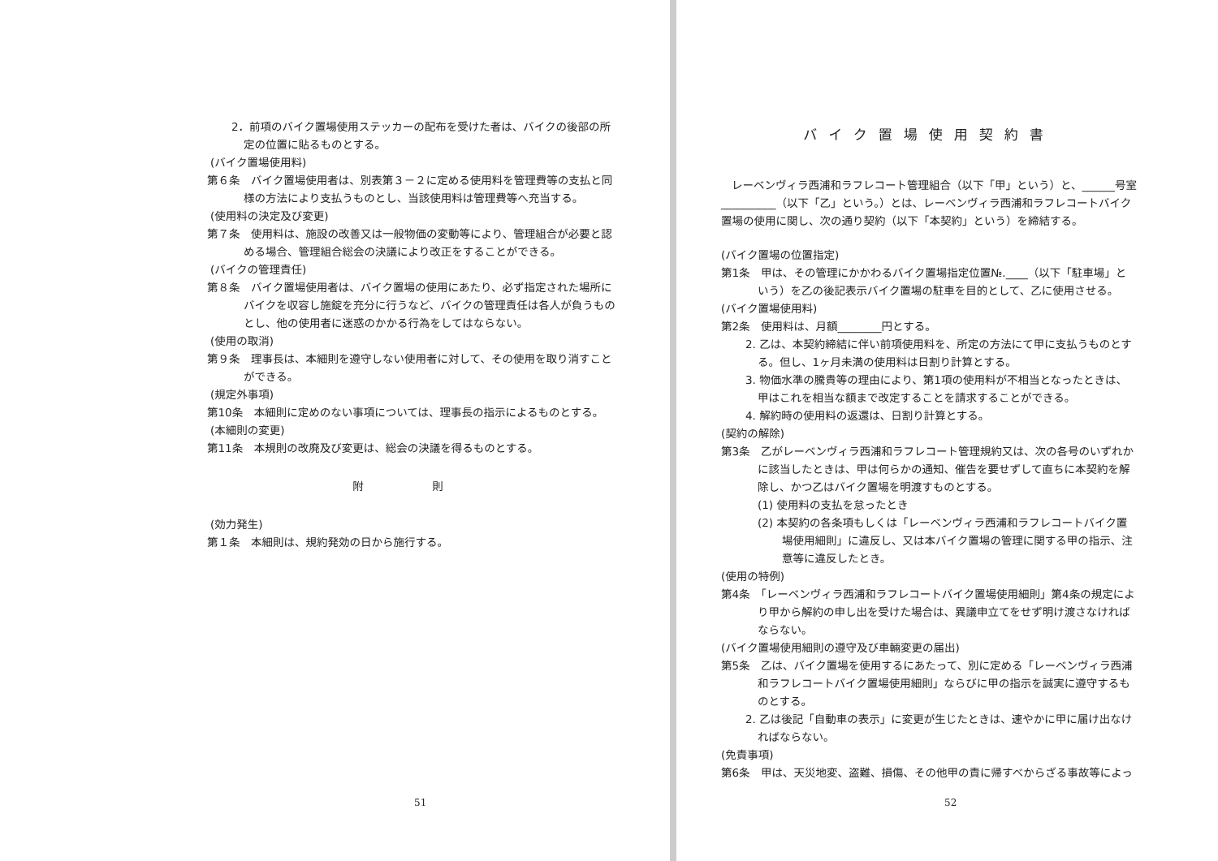2．前項のバイク置場使用ステッカーの配布を受けた者は、バイクの後部の所定の位置に貼るものとする。
(バイク置場使用料)
第６条　バイク置場使用者は、別表第３－２に定める使用料を管理費等の支払と同様の方法により支払うものとし、当該使用料は管理費等へ充当する。
(使用料の決定及び変更)
第７条　使用料は、施設の改善又は一般物価の変動等により、管理組合が必要と認める場合、管理組合総会の決議により改正をすることができる。
(バイクの管理責任)
第８条　バイク置場使用者は、バイク置場の使用にあたり、必ず指定された場所にバイクを収容し施錠を充分に行うなど、バイクの管理責任は各人が負うものとし、他の使用者に迷惑のかかる行為をしてはならない。
(使用の取消)
第９条　理事長は、本細則を遵守しない使用者に対して、その使用を取り消すことができる。
(規定外事項)
第10条　本細則に定めのない事項については、理事長の指示によるものとする。
(本細則の変更)
第11条　本規則の改廃及び変更は、総会の決議を得るものとする。
附 則
(効力発生)
第１条　本細則は、規約発効の日から施行する。
51
バイク置場使用契約書
レーベンヴィラ西浦和ラフレコート管理組合（以下「甲」という）と、______号室__________（以下「乙」という。）とは、レーベンヴィラ西浦和ラフレコートバイク置場の使用に関し、次の通り契約（以下「本契約」という）を締結する。
(バイク置場の位置指定)
第1条　甲は、その管理にかかわるバイク置場指定位置№.____（以下「駐車場」という）を乙の後記表示バイク置場の駐車を目的として、乙に使用させる。
(バイク置場使用料)
第2条　使用料は、月額________円とする。
2. 乙は、本契約締結に伴い前項使用料を、所定の方法にて甲に支払うものとする。但し、1ヶ月未満の使用料は日割り計算とする。
3. 物価水準の騰貴等の理由により、第1項の使用料が不相当となったときは、甲はこれを相当な額まで改定することを請求することができる。
4. 解約時の使用料の返還は、日割り計算とする。
(契約の解除)
第3条　乙がレーベンヴィラ西浦和ラフレコート管理規約又は、次の各号のいずれかに該当したときは、甲は何らかの通知、催告を要せずして直ちに本契約を解除し、かつ乙はバイク置場を明渡すものとする。
(1) 使用料の支払を怠ったとき
(2) 本契約の各条項もしくは「レーベンヴィラ西浦和ラフレコートバイク置場使用細則」に違反し、又は本バイク置場の管理に関する甲の指示、注意等に違反したとき。
(使用の特例)
第4条　「レーベンヴィラ西浦和ラフレコートバイク置場使用細則」第4条の規定により甲から解約の申し出を受けた場合は、異議申立てをせず明け渡さなければならない。
(バイク置場使用細則の遵守及び車輛変更の届出)
第5条　乙は、バイク置場を使用するにあたって、別に定める「レーベンヴィラ西浦和ラフレコートバイク置場使用細則」ならびに甲の指示を誠実に遵守するものとする。
2. 乙は後記「自動車の表示」に変更が生じたときは、速やかに甲に届け出なければならない。
(免責事項)
第6条　甲は、天災地変、盗難、損傷、その他甲の責に帰すべからざる事故等によっ
52